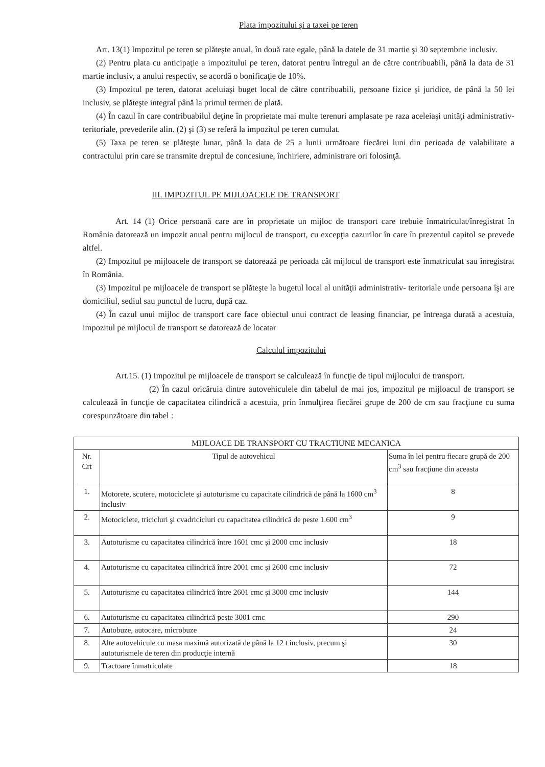Plata impozitului şi a taxei pe teren
Art. 13(1) Impozitul pe teren se plăteşte anual, în două rate egale, până la datele de 31 martie şi 30 septembrie inclusiv.
(2) Pentru plata cu anticipaţie a impozitului pe teren, datorat pentru întregul an de către contribuabili, până la data de 31 martie inclusiv, a anului respectiv, se acordă o bonificaţie de 10%.
(3) Impozitul pe teren, datorat aceluiaşi buget local de către contribuabili, persoane fizice şi juridice, de până la 50 lei inclusiv, se plăteşte integral până la primul termen de plată.
(4) În cazul în care contribuabilul deţine în proprietate mai multe terenuri amplasate pe raza aceleiaşi unităţi administrativ-teritoriale, prevederile alin. (2) şi (3) se referă la impozitul pe teren cumulat.
(5) Taxa pe teren se plăteşte lunar, până la data de 25 a lunii următoare fiecărei luni din perioada de valabilitate a contractului prin care se transmite dreptul de concesiune, închiriere, administrare ori folosinţă.
III. IMPOZITUL PE MIJLOACELE DE TRANSPORT
Art. 14 (1) Orice persoană care are în proprietate un mijloc de transport care trebuie înmatriculat/înregistrat în România datorează un impozit anual pentru mijlocul de transport, cu excepţia cazurilor în care în prezentul capitol se prevede altfel.
(2) Impozitul pe mijloacele de transport se datorează pe perioada cât mijlocul de transport este înmatriculat sau înregistrat în România.
(3) Impozitul pe mijloacele de transport se plăteşte la bugetul local al unităţii administrativ- teritoriale unde persoana îşi are domiciliul, sediul sau punctul de lucru, după caz.
(4) În cazul unui mijloc de transport care face obiectul unui contract de leasing financiar, pe întreaga durată a acestuia, impozitul pe mijlocul de transport se datorează de locatar
Calculul impozitului
Art.15. (1) Impozitul pe mijloacele de transport se calculează în funcţie de tipul mijlocului de transport.
(2) În cazul oricăruia dintre autovehiculele din tabelul de mai jos, impozitul pe mijloacul de transport se calculează în funcţie de capacitatea cilindrică a acestuia, prin înmulţirea fiecărei grupe de 200 de cm sau fracţiune cu suma corespunzătoare din tabel :
| MIJLOACE DE TRANSPORT CU TRACTIUNE MECANICA | | |
| --- | --- | --- |
| Nr. Crt | Tipul de autovehicul | Suma în lei pentru fiecare grupă de 200 cm<sup>3</sup> sau fracţiune din aceasta |
| 1. | Motorete, scutere, motociclete şi autoturisme cu capacitate cilindrică de până la 1600 cm<sup>3</sup> inclusiv | 8 |
| 2. | Motociclete, tricicluri şi cvadricicluri cu capacitatea cilindrică de peste 1.600 cm<sup>3</sup> | 9 |
| 3. | Autoturisme cu capacitatea cilindrică între 1601 cmc şi 2000 cmc inclusiv | 18 |
| 4. | Autoturisme cu capacitatea cilindrică între 2001 cmc şi 2600 cmc inclusiv | 72 |
| 5. | Autoturisme cu capacitatea cilindrică între 2601 cmc şi 3000 cmc inclusiv | 144 |
| 6. | Autoturisme cu capacitatea cilindrică peste 3001 cmc | 290 |
| 7. | Autobuze, autocare, microbuze | 24 |
| 8. | Alte autovehicule cu masa maximă autorizată de până la 12 t inclusiv, precum şi autoturismele de teren din producţie internă | 30 |
| 9. | Tractoare înmatriculate | 18 |